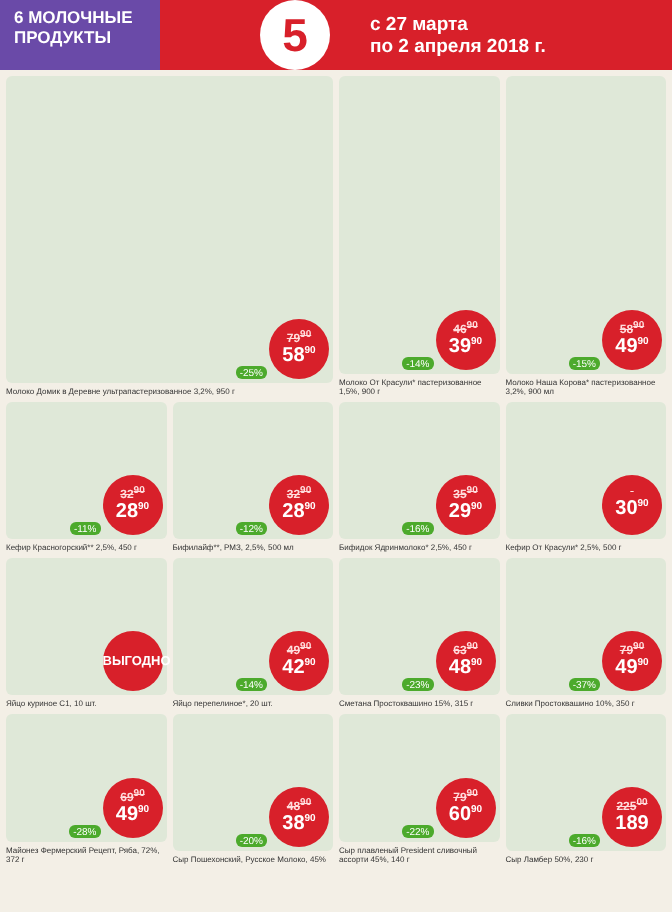6 МОЛОЧНЫЕ
ПРОДУКТЫ
5
с 27 марта
по 2 апреля 2018 г.
-25%
79<sup>90</sup>
58<sup>90</sup>
Молоко Домик в Деревне ультрапастеризованное 3,2%, 950 г
-14%
46<sup>90</sup>
39<sup>90</sup>
Молоко От Красули* пастеризованное 1,5%, 900 г
-15%
58<sup>90</sup>
49<sup>90</sup>
Молоко Наша Корова* пастеризованное 3,2%, 900 мл
-11%
32<sup>90</sup>
28<sup>90</sup>
Кефир Красногорский** 2,5%, 450 г
-12%
32<sup>90</sup>
28<sup>90</sup>
Бифилайф**, РМЗ, 2,5%, 500 мл
-16%
35<sup>90</sup>
29<sup>90</sup>
Бифидок Ядринмолоко* 2,5%, 450 г
30<sup>90</sup>
Кефир От Красули* 2,5%, 500 г
ВЫГОДНО
Яйцо куриное С1, 10 шт.
-14%
49<sup>90</sup>
42<sup>90</sup>
Яйцо перепелиное*, 20 шт.
-23%
63<sup>90</sup>
48<sup>90</sup>
Сметана Простоквашино 15%, 315 г
-37%
79<sup>90</sup>
49<sup>90</sup>
Сливки Простоквашино 10%, 350 г
-28%
69<sup>90</sup>
49<sup>90</sup>
Майонез Фермерский Рецепт, Ряба, 72%, 372 г
-20%
48<sup>90</sup>
38<sup>90</sup>
Сыр Пошехонский, Русское Молоко, 45%
-22%
79<sup>90</sup>
60<sup>90</sup>
Сыр плавленый President сливочный ассорти 45%, 140 г
-16%
225<sup>00</sup>
189
Сыр Ламбер 50%, 230 г